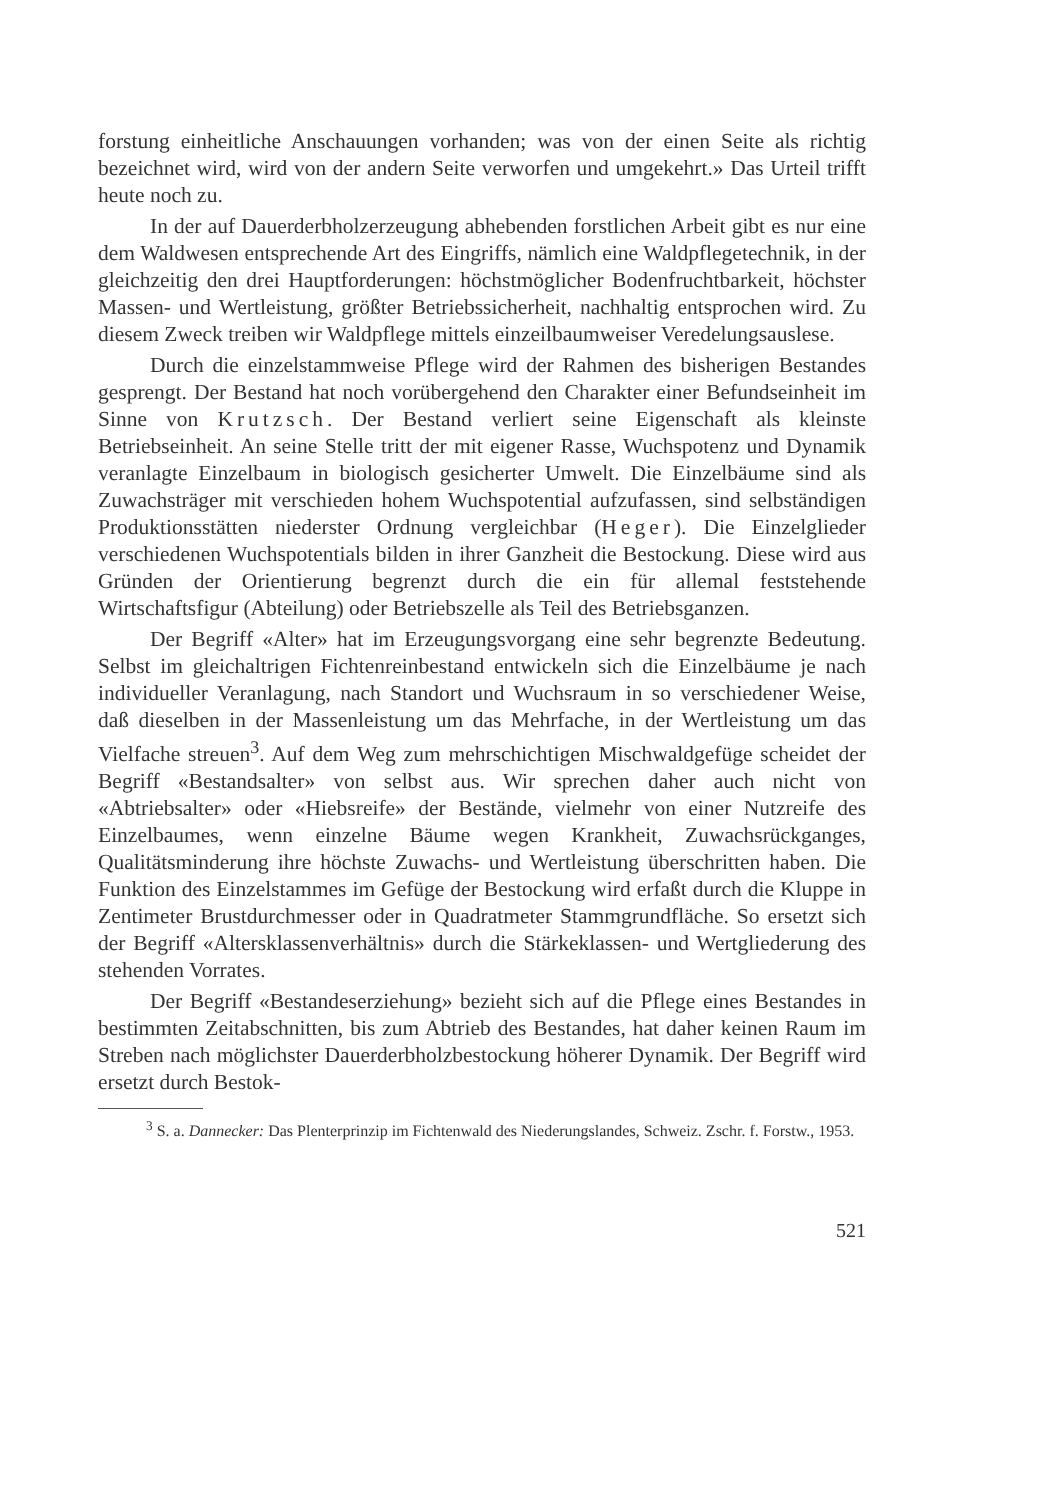forstung einheitliche Anschauungen vorhanden; was von der einen Seite als richtig bezeichnet wird, wird von der andern Seite verworfen und umgekehrt.» Das Urteil trifft heute noch zu.
In der auf Dauerderbholzerzeugung abhebenden forstlichen Arbeit gibt es nur eine dem Waldwesen entsprechende Art des Eingriffs, nämlich eine Waldpflegetechnik, in der gleichzeitig den drei Hauptforderungen: höchstmöglicher Bodenfruchtbarkeit, höchster Massen- und Wertleistung, größter Betriebssicherheit, nachhaltig entsprochen wird. Zu diesem Zweck treiben wir Waldpflege mittels einzeilbaumweiser Veredelungsauslese.
Durch die einzelstammweise Pflege wird der Rahmen des bisherigen Bestandes gesprengt. Der Bestand hat noch vorübergehend den Charakter einer Befundseinheit im Sinne von Krutzsch. Der Bestand verliert seine Eigenschaft als kleinste Betriebseinheit. An seine Stelle tritt der mit eigener Rasse, Wuchspotenz und Dynamik veranlagte Einzelbaum in biologisch gesicherter Umwelt. Die Einzelbäume sind als Zuwachsträger mit verschieden hohem Wuchspotential aufzufassen, sind selbständigen Produktionsstätten niederster Ordnung vergleichbar (Heger). Die Einzelglieder verschiedenen Wuchspotentials bilden in ihrer Ganzheit die Bestockung. Diese wird aus Gründen der Orientierung begrenzt durch die ein für allemal feststehende Wirtschaftsfigur (Abteilung) oder Betriebszelle als Teil des Betriebsganzen.
Der Begriff «Alter» hat im Erzeugungsvorgang eine sehr begrenzte Bedeutung. Selbst im gleichaltrigen Fichtenreinbestand entwickeln sich die Einzelbäume je nach individueller Veranlagung, nach Standort und Wuchsraum in so verschiedener Weise, daß dieselben in der Massenleistung um das Mehrfache, in der Wertleistung um das Vielfache streuen<sup>3</sup>. Auf dem Weg zum mehrschichtigen Mischwaldgefüge scheidet der Begriff «Bestandsalter» von selbst aus. Wir sprechen daher auch nicht von «Abtriebsalter» oder «Hiebsreife» der Bestände, vielmehr von einer Nutzreife des Einzelbaumes, wenn einzelne Bäume wegen Krankheit, Zuwachsrückganges, Qualitätsminderung ihre höchste Zuwachs- und Wertleistung überschritten haben. Die Funktion des Einzelstammes im Gefüge der Bestockung wird erfaßt durch die Kluppe in Zentimeter Brustdurchmesser oder in Quadratmeter Stammgrundfläche. So ersetzt sich der Begriff «Altersklassenverhältnis» durch die Stärkeklassen- und Wertgliederung des stehenden Vorrates.
Der Begriff «Bestandeserziehung» bezieht sich auf die Pflege eines Bestandes in bestimmten Zeitabschnitten, bis zum Abtrieb des Bestandes, hat daher keinen Raum im Streben nach möglichster Dauerderbholzbestockung höherer Dynamik. Der Begriff wird ersetzt durch Bestok-
<sup>3</sup> S. a. Dannecker: Das Plenterprinzip im Fichtenwald des Niederungslandes, Schweiz. Zschr. f. Forstw., 1953.
521